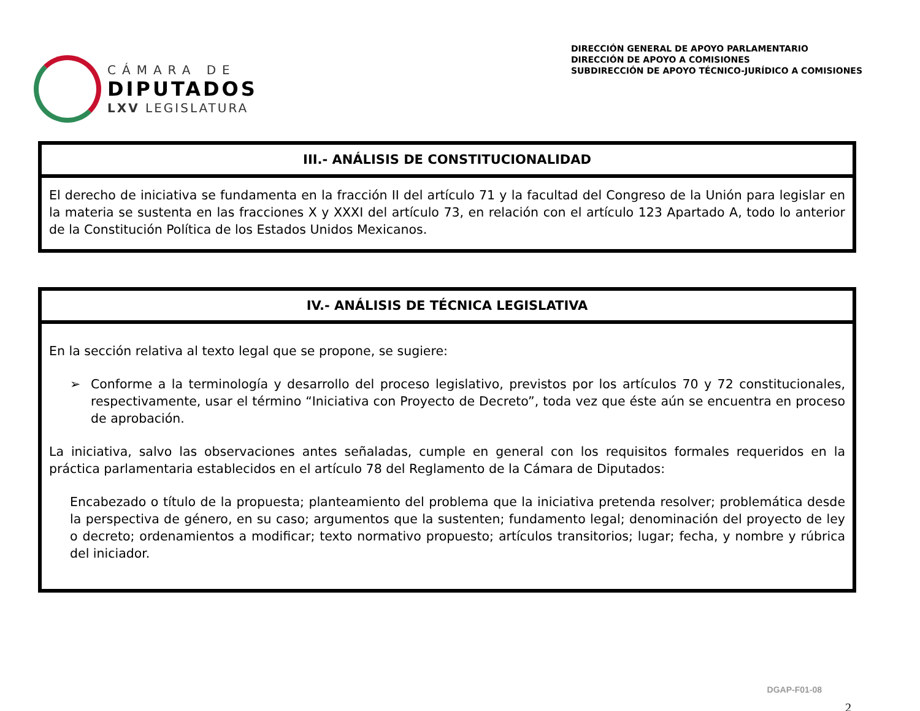CÁMARA DE
DIPUTADOS
LXV LEGISLATURA
DIRECCIÓN GENERAL DE APOYO PARLAMENTARIO
DIRECCIÓN DE APOYO A COMISIONES
SUBDIRECCIÓN DE APOYO TÉCNICO-JURÍDICO A COMISIONES
| III.- ANÁLISIS DE CONSTITUCIONALIDAD |
| --- |
| El derecho de iniciativa se fundamenta en la fracción II del artículo 71 y la facultad del Congreso de la Unión para legislar en la materia se sustenta en las fracciones X y XXXI del artículo 73, en relación con el artículo 123 Apartado A, todo lo anterior de la Constitución Política de los Estados Unidos Mexicanos. |
| IV.- ANÁLISIS DE TÉCNICA LEGISLATIVA |
| --- |
| En la sección relativa al texto legal que se propone, se sugiere: ➢ Conforme a la terminología y desarrollo del proceso legislativo, previstos por los artículos 70 y 72 constitucionales, respectivamente, usar el término “Iniciativa con Proyecto de Decreto”, toda vez que éste aún se encuentra en proceso de aprobación. La iniciativa, salvo las observaciones antes señaladas, cumple en general con los requisitos formales requeridos en la práctica parlamentaria establecidos en el artículo 78 del Reglamento de la Cámara de Diputados: Encabezado o título de la propuesta; planteamiento del problema que la iniciativa pretenda resolver; problemática desde la perspectiva de género, en su caso; argumentos que la sustenten; fundamento legal; denominación del proyecto de ley o decreto; ordenamientos a modificar; texto normativo propuesto; artículos transitorios; lugar; fecha, y nombre y rúbrica del iniciador. |
DGAP-F01-08
2